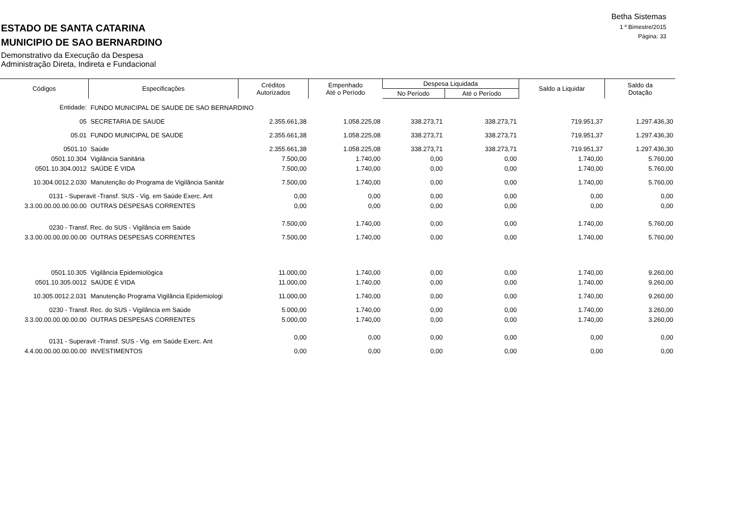Betha Sistemas
1 º Bimestre/2015
Página: 33
ESTADO DE SANTA CATARINA
MUNICIPIO DE SAO BERNARDINO
Demonstrativo da Execução da Despesa
Administração Direta, Indireta e Fundacional
| Códigos | Especificações | Créditos Autorizados | Empenhado Até o Período | Despesa Liquidada | | Saldo a Liquidar | Saldo da Dotação |
| --- | --- | --- | --- | --- | --- | --- | --- |
| | | | | No Período | Até o Período | | |
| Entidade: | FUNDO MUNICIPAL DE SAUDE DE SAO BERNARDINO | | | | | | |
| 05 | SECRETARIA DE SAUDE | 2.355.661,38 | 1.058.225,08 | 338.273,71 | 338.273,71 | 719.951,37 | 1.297.436,30 |
| 05.01 | FUNDO MUNICIPAL DE SAUDE | 2.355.661,38 | 1.058.225,08 | 338.273,71 | 338.273,71 | 719.951,37 | 1.297.436,30 |
| 0501.10 | Saúde | 2.355.661,38 | 1.058.225,08 | 338.273,71 | 338.273,71 | 719.951,37 | 1.297.436,30 |
| 0501.10.304 | Vigilância Sanitária | 7.500,00 | 1.740,00 | 0,00 | 0,00 | 1.740,00 | 5.760,00 |
| 0501.10.304.0012 | SAÚDE É VIDA | 7.500,00 | 1.740,00 | 0,00 | 0,00 | 1.740,00 | 5.760,00 |
| 10.304.0012.2.030 | Manutenção do Programa de Vigilância Sanitár | 7.500,00 | 1.740,00 | 0,00 | 0,00 | 1.740,00 | 5.760,00 |
| 0131 - Superavit -Transf. SUS - Vig. em Saúde Exerc. Ant | | 0,00 | 0,00 | 0,00 | 0,00 | 0,00 | 0,00 |
| 3.3.00.00.00.00.00.00 | OUTRAS DESPESAS CORRENTES | 0,00 | 0,00 | 0,00 | 0,00 | 0,00 | 0,00 |
| 0230 - Transf. Rec. do SUS - Vigilância em Saúde | | 7.500,00 | 1.740,00 | 0,00 | 0,00 | 1.740,00 | 5.760,00 |
| 3.3.00.00.00.00.00.00 | OUTRAS DESPESAS CORRENTES | 7.500,00 | 1.740,00 | 0,00 | 0,00 | 1.740,00 | 5.760,00 |
| 0501.10.305 | Vigilância Epidemiológica | 11.000,00 | 1.740,00 | 0,00 | 0,00 | 1.740,00 | 9.260,00 |
| 0501.10.305.0012 | SAÚDE É VIDA | 11.000,00 | 1.740,00 | 0,00 | 0,00 | 1.740,00 | 9.260,00 |
| 10.305.0012.2.031 | Manutenção Programa Vigilância Epidemiologi | 11.000,00 | 1.740,00 | 0,00 | 0,00 | 1.740,00 | 9.260,00 |
| 0230 - Transf. Rec. do SUS - Vigilância em Saúde | | 5.000,00 | 1.740,00 | 0,00 | 0,00 | 1.740,00 | 3.260,00 |
| 3.3.00.00.00.00.00.00 | OUTRAS DESPESAS CORRENTES | 5.000,00 | 1.740,00 | 0,00 | 0,00 | 1.740,00 | 3.260,00 |
| 0131 - Superavit -Transf. SUS - Vig. em Saúde Exerc. Ant | | 0,00 | 0,00 | 0,00 | 0,00 | 0,00 | 0,00 |
| 4.4.00.00.00.00.00.00 | INVESTIMENTOS | 0,00 | 0,00 | 0,00 | 0,00 | 0,00 | 0,00 |